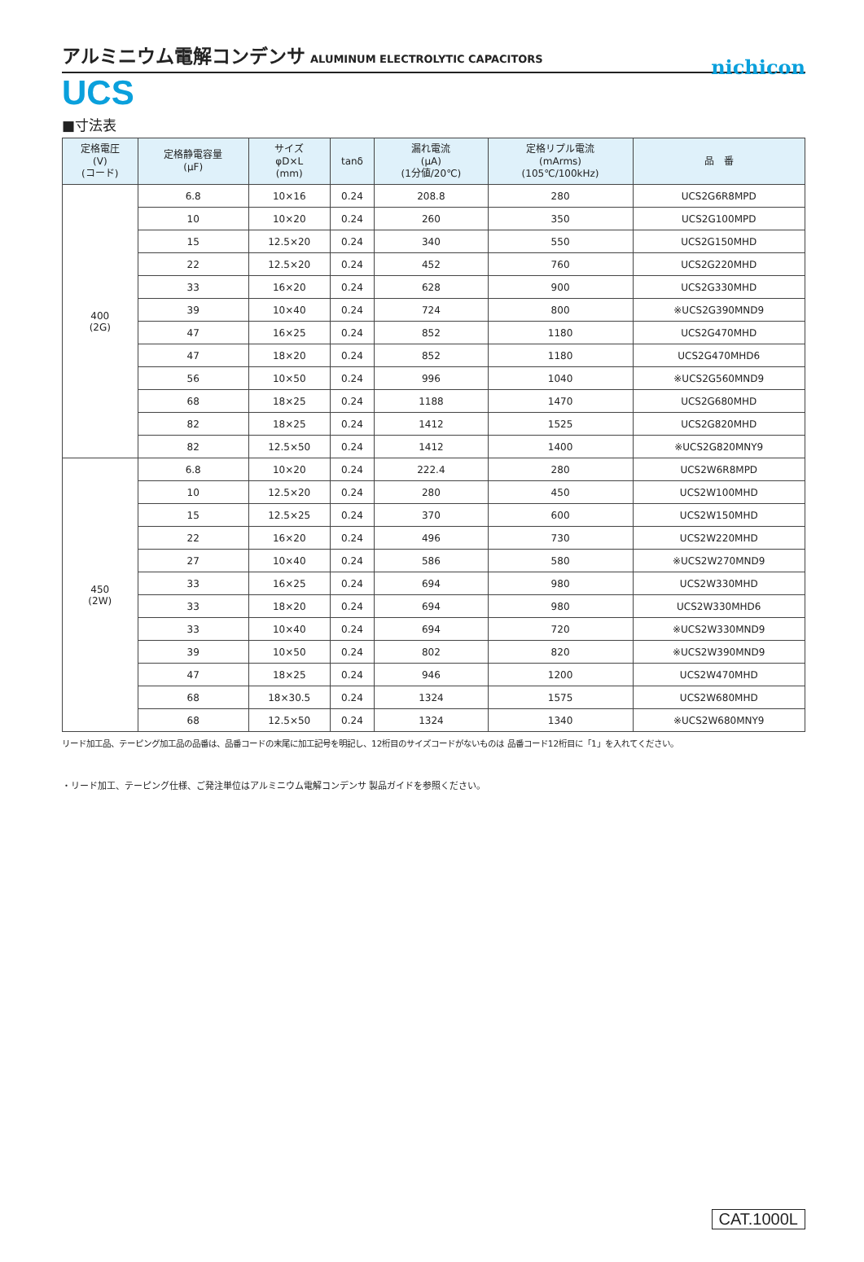nichicon
アルミニウム電解コンデンサ ALUMINUM ELECTROLYTIC CAPACITORS
UCS
■寸法表
| 定格電圧 (V) (コード) | 定格静電容量 (μF) | サイズ φD×L (mm) | tanδ | 漏れ電流 (μA) (1分値/20℃) | 定格リプル電流 (mArms) (105℃/100kHz) | 品 番 |
| --- | --- | --- | --- | --- | --- | --- |
| 400 (2G) | 6.8 | 10×16 | 0.24 | 208.8 | 280 | UCS2G6R8MPD |
| | 10 | 10×20 | 0.24 | 260 | 350 | UCS2G100MPD |
| | 15 | 12.5×20 | 0.24 | 340 | 550 | UCS2G150MHD |
| | 22 | 12.5×20 | 0.24 | 452 | 760 | UCS2G220MHD |
| | 33 | 16×20 | 0.24 | 628 | 900 | UCS2G330MHD |
| | 39 | 10×40 | 0.24 | 724 | 800 | ※UCS2G390MND9 |
| | 47 | 16×25 | 0.24 | 852 | 1180 | UCS2G470MHD |
| | 47 | 18×20 | 0.24 | 852 | 1180 | UCS2G470MHD6 |
| | 56 | 10×50 | 0.24 | 996 | 1040 | ※UCS2G560MND9 |
| | 68 | 18×25 | 0.24 | 1188 | 1470 | UCS2G680MHD |
| | 82 | 18×25 | 0.24 | 1412 | 1525 | UCS2G820MHD |
| | 82 | 12.5×50 | 0.24 | 1412 | 1400 | ※UCS2G820MNY9 |
| 450 (2W) | 6.8 | 10×20 | 0.24 | 222.4 | 280 | UCS2W6R8MPD |
| | 10 | 12.5×20 | 0.24 | 280 | 450 | UCS2W100MHD |
| | 15 | 12.5×25 | 0.24 | 370 | 600 | UCS2W150MHD |
| | 22 | 16×20 | 0.24 | 496 | 730 | UCS2W220MHD |
| | 27 | 10×40 | 0.24 | 586 | 580 | ※UCS2W270MND9 |
| | 33 | 16×25 | 0.24 | 694 | 980 | UCS2W330MHD |
| | 33 | 18×20 | 0.24 | 694 | 980 | UCS2W330MHD6 |
| | 33 | 10×40 | 0.24 | 694 | 720 | ※UCS2W330MND9 |
| | 39 | 10×50 | 0.24 | 802 | 820 | ※UCS2W390MND9 |
| | 47 | 18×25 | 0.24 | 946 | 1200 | UCS2W470MHD |
| | 68 | 18×30.5 | 0.24 | 1324 | 1575 | UCS2W680MHD |
| | 68 | 12.5×50 | 0.24 | 1324 | 1340 | ※UCS2W680MNY9 |
リード加工品、テーピング加工品の品番は、品番コードの末尾に加工記号を明記し、12桁目のサイズコードがないものは 品番コード12桁目に「1」を入れてください。
・リード加工、テーピング仕様、ご発注単位はアルミニウム電解コンデンサ 製品ガイドを参照ください。
CAT.1000L